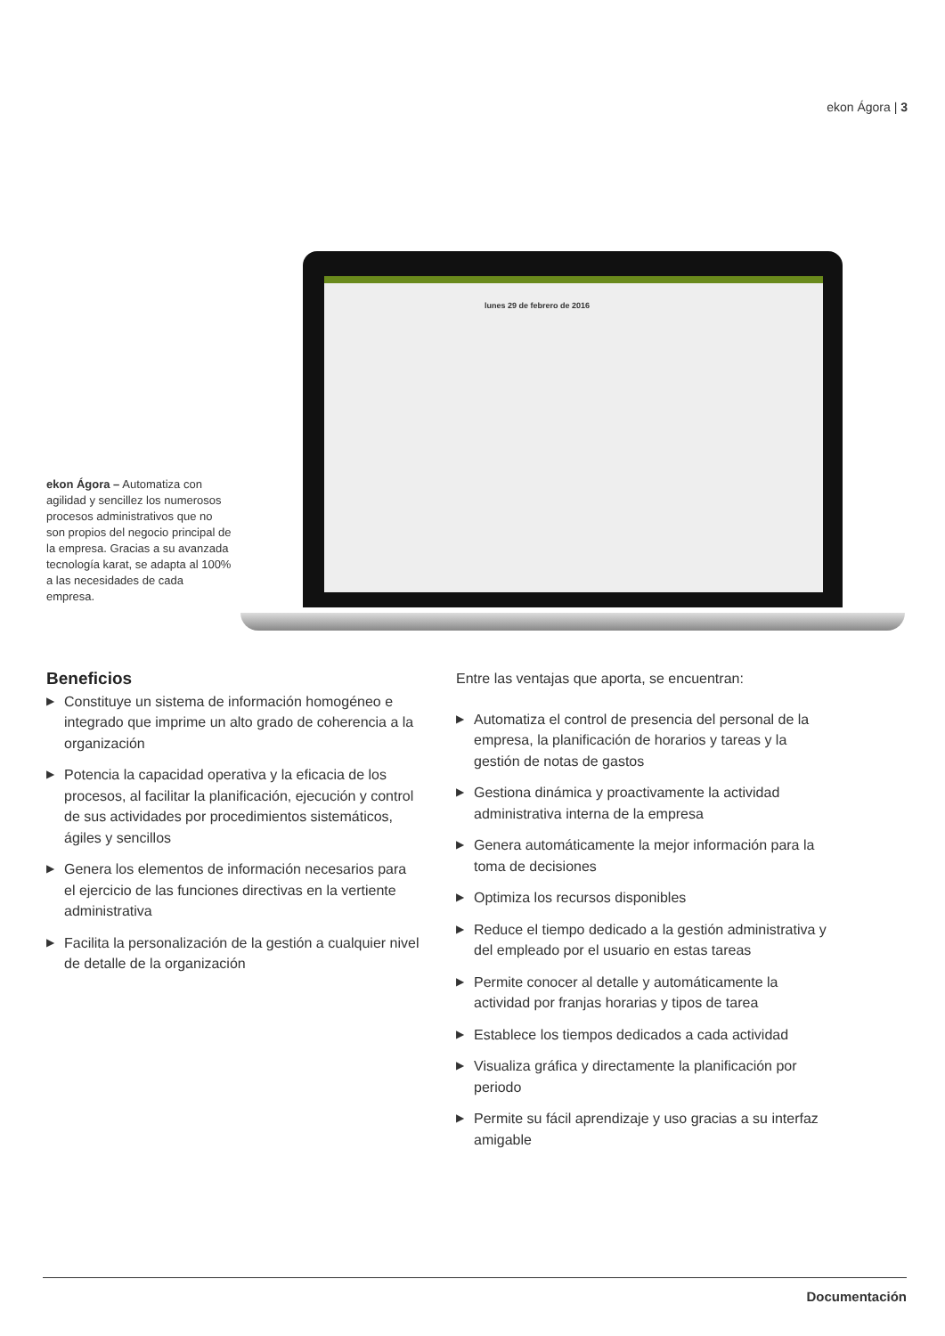ekon Ágora | 3
lunes 29 de febrero de 2016
ekon Ágora – Automatiza con agilidad y sencillez los numerosos procesos administrativos que no son propios del negocio principal de la empresa. Gracias a su avanzada tecnología karat, se adapta al 100% a las necesidades de cada empresa.
Beneficios
▶ Constituye un sistema de información homogéneo e integrado que imprime un alto grado de coherencia a la organización
▶ Potencia la capacidad operativa y la eficacia de los procesos, al facilitar la planificación, ejecución y control de sus actividades por procedimientos sistemáticos, ágiles y sencillos
▶ Genera los elementos de información necesarios para el ejercicio de las funciones directivas en la vertiente administrativa
▶ Facilita la personalización de la gestión a cualquier nivel de detalle de la organización
Entre las ventajas que aporta, se encuentran:
▶ Automatiza el control de presencia del personal de la empresa, la planificación de horarios y tareas y la gestión de notas de gastos
▶ Gestiona dinámica y proactivamente la actividad administrativa interna de la empresa
▶ Genera automáticamente la mejor información para la toma de decisiones
▶ Optimiza los recursos disponibles
▶ Reduce el tiempo dedicado a la gestión administrativa y del empleado por el usuario en estas tareas
▶ Permite conocer al detalle y automáticamente la actividad por franjas horarias y tipos de tarea
▶ Establece los tiempos dedicados a cada actividad
▶ Visualiza gráfica y directamente la planificación por periodo
▶ Permite su fácil aprendizaje y uso gracias a su interfaz amigable
Documentación